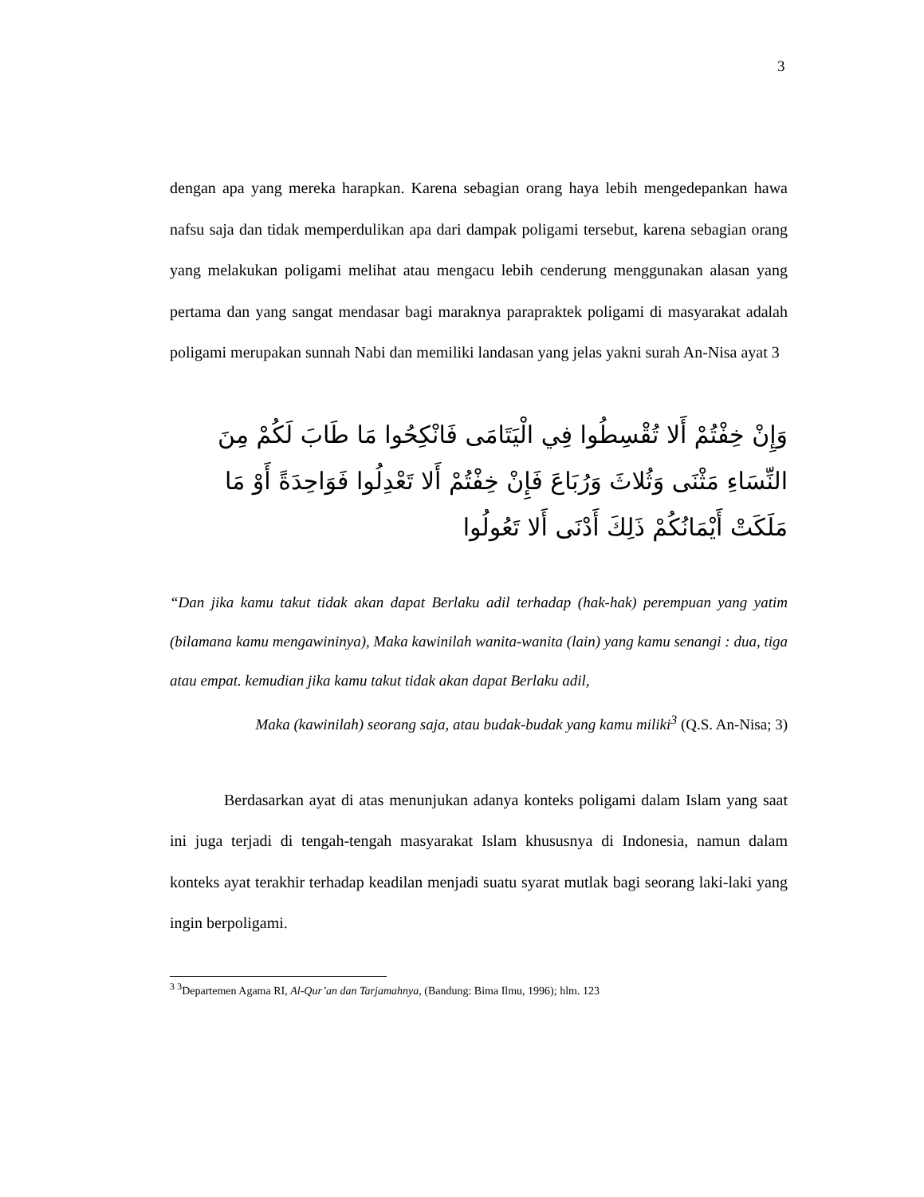3
dengan apa yang mereka harapkan. Karena sebagian orang haya lebih mengedepankan hawa nafsu saja dan tidak memperdulikan apa dari dampak poligami tersebut, karena sebagian orang yang melakukan poligami melihat atau mengacu lebih cenderung menggunakan alasan yang pertama dan yang sangat mendasar bagi maraknya parapraktek poligami di masyarakat adalah poligami merupakan sunnah Nabi dan memiliki landasan yang jelas yakni surah An-Nisa ayat 3
وَإِنْ خِفْتُمْ أَلا تُقْسِطُوا فِي الْيَتَامَى فَانْكِحُوا مَا طَابَ لَكُمْ مِنَ النِّسَاءِ مَثْنَى وَثُلاثَ وَرُبَاعَ فَإِنْ خِفْتُمْ أَلا تَعْدِلُوا فَوَاحِدَةً أَوْ مَا مَلَكَتْ أَيْمَانُكُمْ ذَلِكَ أَدْنَى أَلا تَعُولُوا
“Dan jika kamu takut tidak akan dapat Berlaku adil terhadap (hak-hak) perempuan yang yatim (bilamana kamu mengawininya), Maka kawinilah wanita-wanita (lain) yang kamu senangi : dua, tiga atau empat. kemudian jika kamu takut tidak akan dapat Berlaku adil,
Maka (kawinilah) seorang saja, atau budak-budak yang kamu miliki<sup>3</sup> (Q.S. An-Nisa; 3)
Berdasarkan ayat di atas menunjukan adanya konteks poligami dalam Islam yang saat ini juga terjadi di tengah-tengah masyarakat Islam khususnya di Indonesia, namun dalam konteks ayat terakhir terhadap keadilan menjadi suatu syarat mutlak bagi seorang laki-laki yang ingin berpoligami.
<sup>3</sup> <sup>3</sup>Departemen Agama RI, Al-Qur’an dan Tarjamahnya, (Bandung: Bima Ilmu, 1996); hlm. 123